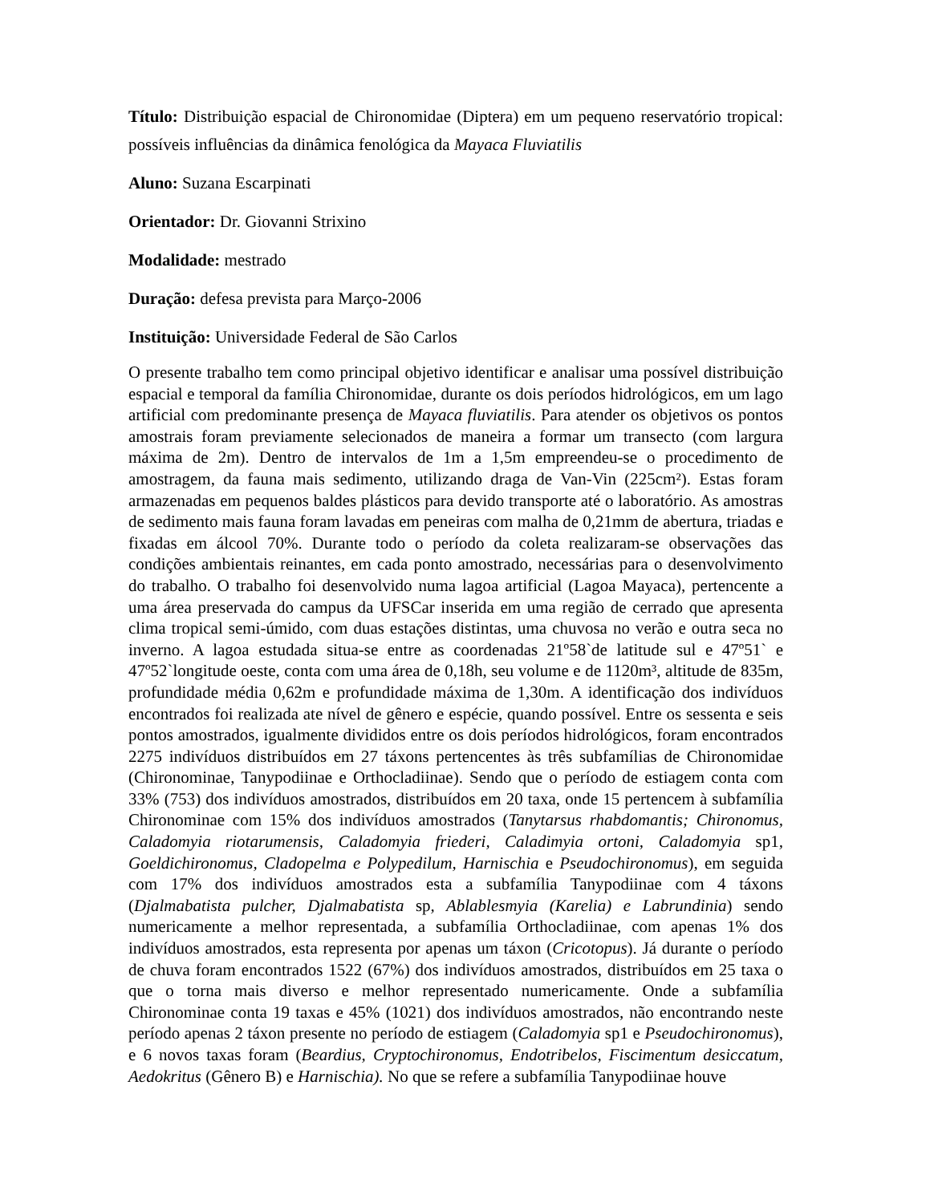Título: Distribuição espacial de Chironomidae (Diptera) em um pequeno reservatório tropical: possíveis influências da dinâmica fenológica da Mayaca Fluviatilis
Aluno: Suzana Escarpinati
Orientador: Dr. Giovanni Strixino
Modalidade: mestrado
Duração: defesa prevista para Março-2006
Instituição: Universidade Federal de São Carlos
O presente trabalho tem como principal objetivo identificar e analisar uma possível distribuição espacial e temporal da família Chironomidae, durante os dois períodos hidrológicos, em um lago artificial com predominante presença de Mayaca fluviatilis. Para atender os objetivos os pontos amostrais foram previamente selecionados de maneira a formar um transecto (com largura máxima de 2m). Dentro de intervalos de 1m a 1,5m empreendeu-se o procedimento de amostragem, da fauna mais sedimento, utilizando draga de Van-Vin (225cm²). Estas foram armazenadas em pequenos baldes plásticos para devido transporte até o laboratório. As amostras de sedimento mais fauna foram lavadas em peneiras com malha de 0,21mm de abertura, triadas e fixadas em álcool 70%. Durante todo o período da coleta realizaram-se observações das condições ambientais reinantes, em cada ponto amostrado, necessárias para o desenvolvimento do trabalho. O trabalho foi desenvolvido numa lagoa artificial (Lagoa Mayaca), pertencente a uma área preservada do campus da UFSCar inserida em uma região de cerrado que apresenta clima tropical semi-úmido, com duas estações distintas, uma chuvosa no verão e outra seca no inverno. A lagoa estudada situa-se entre as coordenadas 21º58`de latitude sul e 47º51` e 47º52`longitude oeste, conta com uma área de 0,18h, seu volume e de 1120m³, altitude de 835m, profundidade média 0,62m e profundidade máxima de 1,30m. A identificação dos indivíduos encontrados foi realizada ate nível de gênero e espécie, quando possível. Entre os sessenta e seis pontos amostrados, igualmente divididos entre os dois períodos hidrológicos, foram encontrados 2275 indivíduos distribuídos em 27 táxons pertencentes às três subfamílias de Chironomidae (Chironominae, Tanypodiinae e Orthocladiinae). Sendo que o período de estiagem conta com 33% (753) dos indivíduos amostrados, distribuídos em 20 taxa, onde 15 pertencem à subfamília Chironominae com 15% dos indivíduos amostrados (Tanytarsus rhabdomantis; Chironomus, Caladomyia riotarumensis, Caladomyia friederi, Caladimyia ortoni, Caladomyia sp1, Goeldichironomus, Cladopelma e Polypedilum, Harnischia e Pseudochironomus), em seguida com 17% dos indivíduos amostrados esta a subfamília Tanypodiinae com 4 táxons (Djalmabatista pulcher, Djalmabatista sp, Ablablesmyia (Karelia) e Labrundinia) sendo numericamente a melhor representada, a subfamília Orthocladiinae, com apenas 1% dos indivíduos amostrados, esta representa por apenas um táxon (Cricotopus). Já durante o período de chuva foram encontrados 1522 (67%) dos indivíduos amostrados, distribuídos em 25 taxa o que o torna mais diverso e melhor representado numericamente. Onde a subfamília Chironominae conta 19 taxas e 45% (1021) dos indivíduos amostrados, não encontrando neste período apenas 2 táxon presente no período de estiagem (Caladomyia sp1 e Pseudochironomus), e 6 novos taxas foram (Beardius, Cryptochironomus, Endotribelos, Fiscimentum desiccatum, Aedokritus (Gênero B) e Harnischia). No que se refere a subfamília Tanypodiinae houve